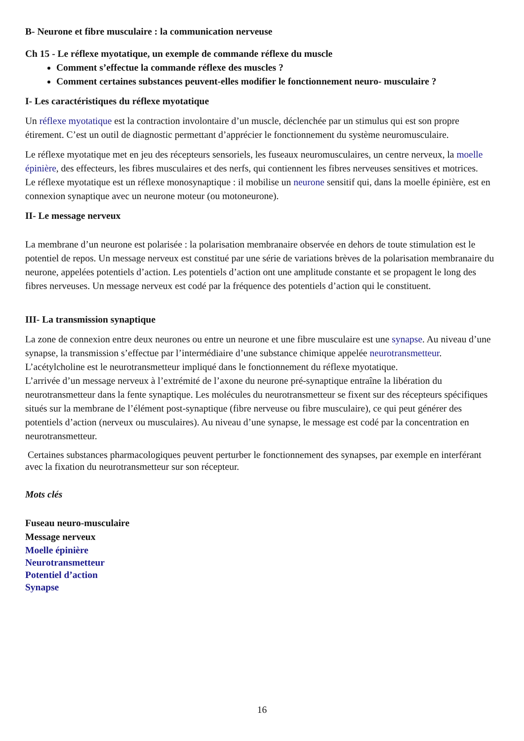B- Neurone et fibre musculaire : la communication nerveuse
Ch 15 - Le réflexe myotatique, un exemple de commande réflexe du muscle
Comment s’effectue la commande réflexe des muscles ?
Comment certaines substances peuvent-elles modifier le fonctionnement neuro- musculaire ?
I- Les caractéristiques du réflexe myotatique
Un réflexe myotatique est la contraction involontaire d’un muscle, déclenchée par un stimulus qui est son propre étirement. C’est un outil de diagnostic permettant d’apprécier le fonctionnement du système neuromusculaire.
Le réflexe myotatique met en jeu des récepteurs sensoriels, les fuseaux neuromusculaires, un centre nerveux, la moelle épinière, des effecteurs, les fibres musculaires et des nerfs, qui contiennent les fibres nerveuses sensitives et motrices.
Le réflexe myotatique est un réflexe monosynaptique : il mobilise un neurone sensitif qui, dans la moelle épinière, est en connexion synaptique avec un neurone moteur (ou motoneurone).
II- Le message nerveux
La membrane d’un neurone est polarisée : la polarisation membranaire observée en dehors de toute stimulation est le potentiel de repos. Un message nerveux est constitué par une série de variations brèves de la polarisation membranaire du neurone, appelées potentiels d’action. Les potentiels d’action ont une amplitude constante et se propagent le long des fibres nerveuses. Un message nerveux est codé par la fréquence des potentiels d’action qui le constituent.
III- La transmission synaptique
La zone de connexion entre deux neurones ou entre un neurone et une fibre musculaire est une synapse. Au niveau d’une synapse, la transmission s’effectue par l’intermédiaire d’une substance chimique appelée neurotransmetteur. L’acétylcholine est le neurotransmetteur impliqué dans le fonctionnement du réflexe myotatique.
L’arrivée d’un message nerveux à l’extrémité de l’axone du neurone pré-synaptique entraîne la libération du neurotransmetteur dans la fente synaptique. Les molécules du neurotransmetteur se fixent sur des récepteurs spécifiques situés sur la membrane de l’élément post-synaptique (fibre nerveuse ou fibre musculaire), ce qui peut générer des potentiels d’action (nerveux ou musculaires). Au niveau d’une synapse, le message est codé par la concentration en neurotransmetteur.
Certaines substances pharmacologiques peuvent perturber le fonctionnement des synapses, par exemple en interférant avec la fixation du neurotransmetteur sur son récepteur.
Mots clés
Fuseau neuro-musculaire
Message nerveux
Moelle épinière
Neurotransmetteur
Potentiel d’action
Synapse
16